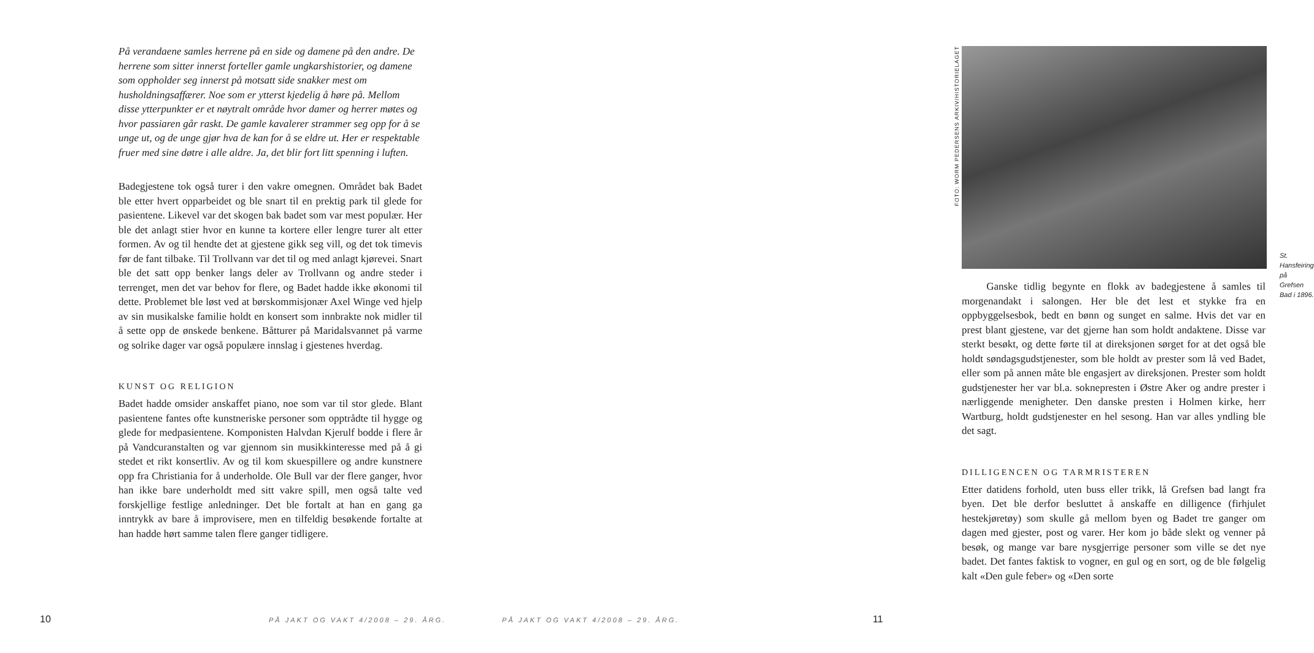På verandaene samles herrene på en side og damene på den andre. De herrene som sitter innerst forteller gamle ungkarshistorier, og damene som oppholder seg innerst på motsatt side snakker mest om husholdningsaffærer. Noe som er ytterst kjedelig å høre på. Mellom disse ytterpunkter er et nøytralt område hvor damer og herrer møtes og hvor passiaren går raskt. De gamle kavalerer strammer seg opp for å se unge ut, og de unge gjør hva de kan for å se eldre ut. Her er respektable fruer med sine døtre i alle aldre. Ja, det blir fort litt spenning i luften.
Badegjestene tok også turer i den vakre omegnen. Området bak Badet ble etter hvert opparbeidet og ble snart til en prektig park til glede for pasientene. Likevel var det skogen bak badet som var mest populær. Her ble det anlagt stier hvor en kunne ta kortere eller lengre turer alt etter formen. Av og til hendte det at gjestene gikk seg vill, og det tok timevis før de fant tilbake. Til Trollvann var det til og med anlagt kjørevei. Snart ble det satt opp benker langs deler av Trollvann og andre steder i terrenget, men det var behov for flere, og Badet hadde ikke økonomi til dette. Problemet ble løst ved at børskommisjonær Axel Winge ved hjelp av sin musikalske familie holdt en konsert som innbrakte nok midler til å sette opp de ønskede benkene. Båtturer på Maridalsvannet på varme og solrike dager var også populære innslag i gjestenes hverdag.
KUNST OG RELIGION
Badet hadde omsider anskaffet piano, noe som var til stor glede. Blant pasientene fantes ofte kunstneriske personer som opptrådte til hygge og glede for medpasientene. Komponisten Halvdan Kjerulf bodde i flere år på Vandcuranstalten og var gjennom sin musikkinteresse med på å gi stedet et rikt konsertliv. Av og til kom skuespillere og andre kunstnere opp fra Christiania for å underholde. Ole Bull var der flere ganger, hvor han ikke bare underholdt med sitt vakre spill, men også talte ved forskjellige festlige anledninger. Det ble fortalt at han en gang ga inntrykk av bare å improvisere, men en tilfeldig besøkende fortalte at han hadde hørt samme talen flere ganger tidligere.
10
PÅ JAKT OG VAKT 4/2008 – 29. ÅRG.
FOTO: WORM PEDERSENS ARKIV/HISTORIELAGET
St. Hansfeiring på
Grefsen Bad i 1896.
Ganske tidlig begynte en flokk av badegjestene å samles til morgenandakt i salongen. Her ble det lest et stykke fra en oppbyggelsesbok, bedt en bønn og sunget en salme. Hvis det var en prest blant gjestene, var det gjerne han som holdt andaktene. Disse var sterkt besøkt, og dette førte til at direksjonen sørget for at det også ble holdt søndagsgudstjenester, som ble holdt av prester som lå ved Badet, eller som på annen måte ble engasjert av direksjonen. Prester som holdt gudstjenester her var bl.a. soknepresten i Østre Aker og andre prester i nærliggende menigheter. Den danske presten i Holmen kirke, herr Wartburg, holdt gudstjenester en hel sesong. Han var alles yndling ble det sagt.
DILLIGENCEN OG TARMRISTEREN
Etter datidens forhold, uten buss eller trikk, lå Grefsen bad langt fra byen. Det ble derfor besluttet å anskaffe en dilligence (firhjulet hestekjøretøy) som skulle gå mellom byen og Badet tre ganger om dagen med gjester, post og varer. Her kom jo både slekt og venner på besøk, og mange var bare nysgjerrige personer som ville se det nye badet. Det fantes faktisk to vogner, en gul og en sort, og de ble følgelig kalt «Den gule feber» og «Den sorte
PÅ JAKT OG VAKT 4/2008 – 29. ÅRG.
11